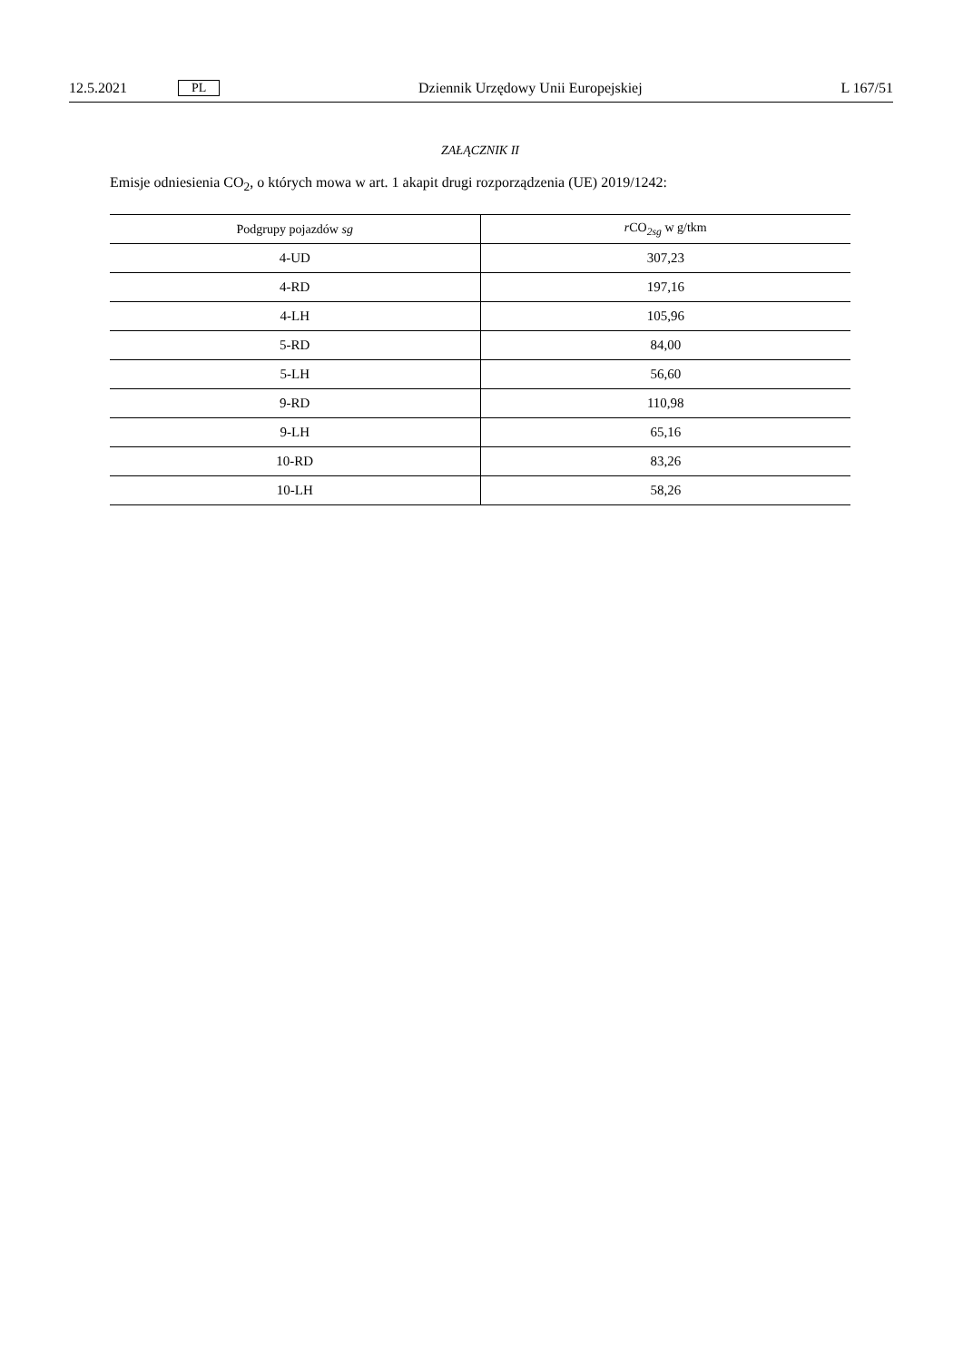12.5.2021 PL Dziennik Urzędowy Unii Europejskiej L 167/51
ZAŁĄCZNIK II
Emisje odniesienia CO<sub>2</sub>, o których mowa w art. 1 akapit drugi rozporządzenia (UE) 2019/1242:
| Podgrupy pojazdów sg | r CO<sub>2sg</sub> w g/tkm |
| --- | --- |
| 4-UD | 307,23 |
| 4-RD | 197,16 |
| 4-LH | 105,96 |
| 5-RD | 84,00 |
| 5-LH | 56,60 |
| 9-RD | 110,98 |
| 9-LH | 65,16 |
| 10-RD | 83,26 |
| 10-LH | 58,26 |